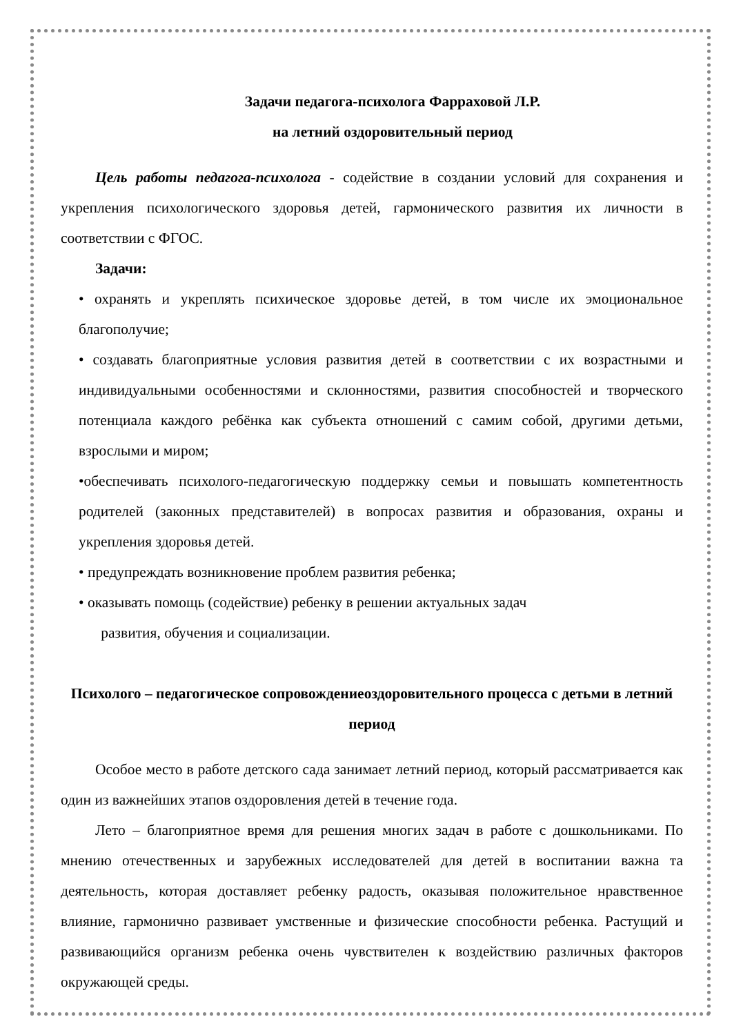Задачи педагога-психолога Фарраховой Л.Р.
на летний оздоровительный период
Цель работы педагога-психолога - содействие в создании условий для сохранения и укрепления психологического здоровья детей, гармонического развития их личности в соответствии с ФГОС.
Задачи:
• охранять и укреплять психическое здоровье детей, в том числе их эмоциональное благополучие;
• создавать благоприятные условия развития детей в соответствии с их возрастными и индивидуальными особенностями и склонностями, развития способностей и творческого потенциала каждого ребёнка как субъекта отношений с самим собой, другими детьми, взрослыми и миром;
•обеспечивать психолого-педагогическую поддержку семьи и повышать компетентность родителей (законных представителей) в вопросах развития и образования, охраны и укрепления здоровья детей.
• предупреждать возникновение проблем развития ребенка;
• оказывать помощь (содействие) ребенку в решении актуальных задач
развития, обучения и социализации.
Психолого – педагогическое сопровождениеоздоровительного процесса с детьми в летний период
Особое место в работе детского сада занимает летний период, который рассматривается как один из важнейших этапов оздоровления детей в течение года.
Лето – благоприятное время для решения многих задач в работе с дошкольниками. По мнению отечественных и зарубежных исследователей для детей в воспитании важна та деятельность, которая доставляет ребенку радость, оказывая положительное нравственное влияние, гармонично развивает умственные и физические способности ребенка. Растущий и развивающийся организм ребенка очень чувствителен к воздействию различных факторов окружающей среды.